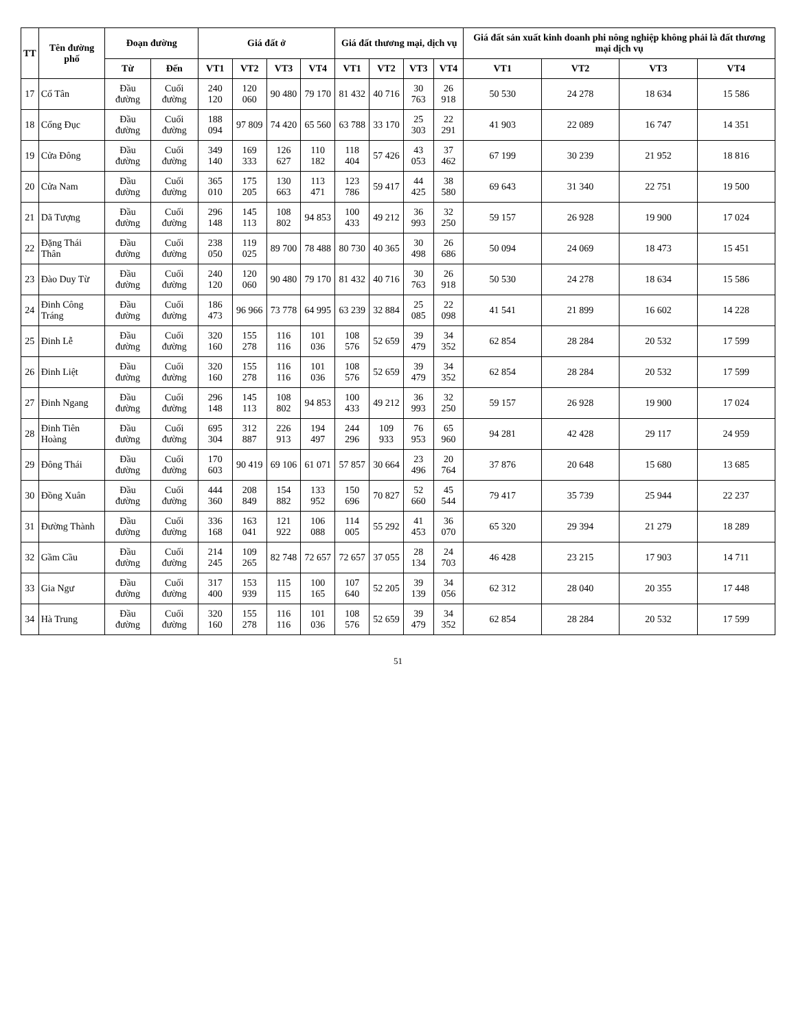| TT | Tên đường phố | Đoạn đường | | Giá đất ở | | | | Giá đất thương mại, dịch vụ | | | | Giá đất sản xuất kinh doanh phi nông nghiệp không phải là đất thương mại dịch vụ | | | |
| --- | --- | --- | --- | --- | --- | --- | --- | --- | --- | --- | --- | --- | --- | --- | --- |
| | | Từ | Đến | VT1 | VT2 | VT3 | VT4 | VT1 | VT2 | VT3 | VT4 | VT1 | VT2 | VT3 | VT4 |
| 17 | Cổ Tân | Đầu đường | Cuối đường | 240 120 | 120 060 | 90 480 | 79 170 | 81 432 | 40 716 | 30 763 | 26 918 | 50 530 | 24 278 | 18 634 | 15 586 |
| 18 | Cổng Đục | Đầu đường | Cuối đường | 188 094 | 97 809 | 74 420 | 65 560 | 63 788 | 33 170 | 25 303 | 22 291 | 41 903 | 22 089 | 16 747 | 14 351 |
| 19 | Cửa Đông | Đầu đường | Cuối đường | 349 140 | 169 333 | 126 627 | 110 182 | 118 404 | 57 426 | 43 053 | 37 462 | 67 199 | 30 239 | 21 952 | 18 816 |
| 20 | Cửa Nam | Đầu đường | Cuối đường | 365 010 | 175 205 | 130 663 | 113 471 | 123 786 | 59 417 | 44 425 | 38 580 | 69 643 | 31 340 | 22 751 | 19 500 |
| 21 | Dã Tượng | Đầu đường | Cuối đường | 296 148 | 145 113 | 108 802 | 94 853 | 100 433 | 49 212 | 36 993 | 32 250 | 59 157 | 26 928 | 19 900 | 17 024 |
| 22 | Đặng Thái Thân | Đầu đường | Cuối đường | 238 050 | 119 025 | 89 700 | 78 488 | 80 730 | 40 365 | 30 498 | 26 686 | 50 094 | 24 069 | 18 473 | 15 451 |
| 23 | Đào Duy Từ | Đầu đường | Cuối đường | 240 120 | 120 060 | 90 480 | 79 170 | 81 432 | 40 716 | 30 763 | 26 918 | 50 530 | 24 278 | 18 634 | 15 586 |
| 24 | Đinh Công Tráng | Đầu đường | Cuối đường | 186 473 | 96 966 | 73 778 | 64 995 | 63 239 | 32 884 | 25 085 | 22 098 | 41 541 | 21 899 | 16 602 | 14 228 |
| 25 | Đinh Lễ | Đầu đường | Cuối đường | 320 160 | 155 278 | 116 116 | 101 036 | 108 576 | 52 659 | 39 479 | 34 352 | 62 854 | 28 284 | 20 532 | 17 599 |
| 26 | Đinh Liệt | Đầu đường | Cuối đường | 320 160 | 155 278 | 116 116 | 101 036 | 108 576 | 52 659 | 39 479 | 34 352 | 62 854 | 28 284 | 20 532 | 17 599 |
| 27 | Đinh Ngang | Đầu đường | Cuối đường | 296 148 | 145 113 | 108 802 | 94 853 | 100 433 | 49 212 | 36 993 | 32 250 | 59 157 | 26 928 | 19 900 | 17 024 |
| 28 | Đinh Tiên Hoàng | Đầu đường | Cuối đường | 695 304 | 312 887 | 226 913 | 194 497 | 244 296 | 109 933 | 76 953 | 65 960 | 94 281 | 42 428 | 29 117 | 24 959 |
| 29 | Đông Thái | Đầu đường | Cuối đường | 170 603 | 90 419 | 69 106 | 61 071 | 57 857 | 30 664 | 23 496 | 20 764 | 37 876 | 20 648 | 15 680 | 13 685 |
| 30 | Đồng Xuân | Đầu đường | Cuối đường | 444 360 | 208 849 | 154 882 | 133 952 | 150 696 | 70 827 | 52 660 | 45 544 | 79 417 | 35 739 | 25 944 | 22 237 |
| 31 | Đường Thành | Đầu đường | Cuối đường | 336 168 | 163 041 | 121 922 | 106 088 | 114 005 | 55 292 | 41 453 | 36 070 | 65 320 | 29 394 | 21 279 | 18 289 |
| 32 | Gầm Cầu | Đầu đường | Cuối đường | 214 245 | 109 265 | 82 748 | 72 657 | 72 657 | 37 055 | 28 134 | 24 703 | 46 428 | 23 215 | 17 903 | 14 711 |
| 33 | Gia Ngư | Đầu đường | Cuối đường | 317 400 | 153 939 | 115 115 | 100 165 | 107 640 | 52 205 | 39 139 | 34 056 | 62 312 | 28 040 | 20 355 | 17 448 |
| 34 | Hà Trung | Đầu đường | Cuối đường | 320 160 | 155 278 | 116 116 | 101 036 | 108 576 | 52 659 | 39 479 | 34 352 | 62 854 | 28 284 | 20 532 | 17 599 |
51